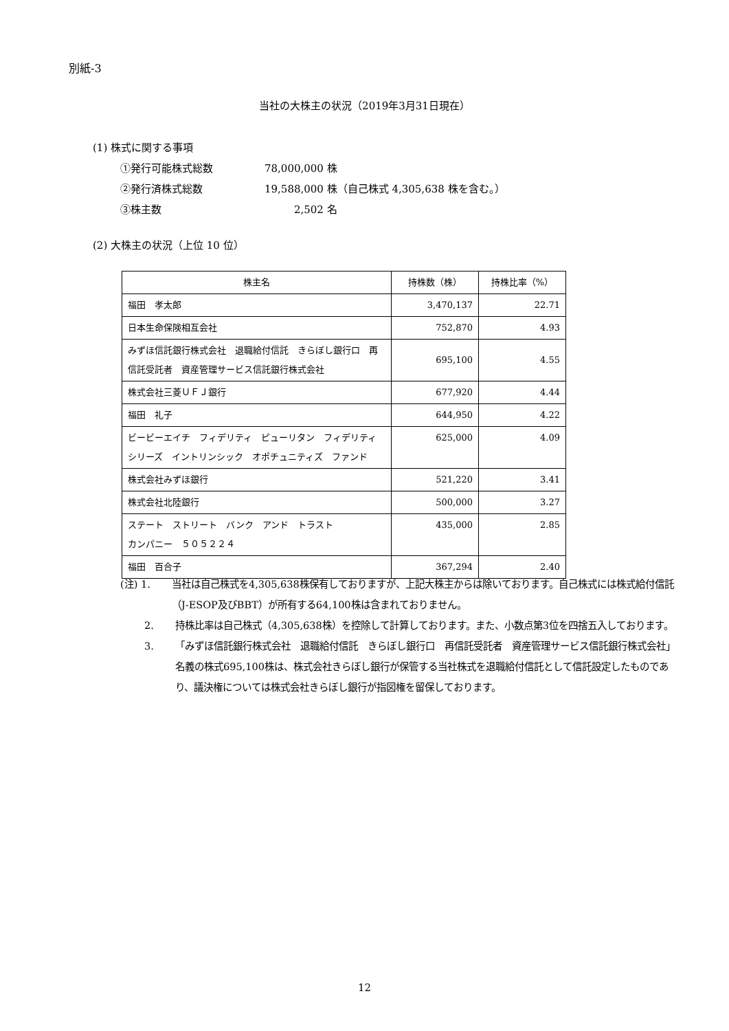別紙-3
当社の大株主の状況（2019年3月31日現在）
(1) 株式に関する事項
①発行可能株式総数 78,000,000 株
②発行済株式総数 19,588,000 株（自己株式 4,305,638 株を含む。）
③株主数 2,502 名
(2) 大株主の状況（上位 10 位）
| 株主名 | 持株数（株） | 持株比率（%） |
| --- | --- | --- |
| 福田 孝太郎 | 3,470,137 | 22.71 |
| 日本生命保険相互会社 | 752,870 | 4.93 |
| みずほ信託銀行株式会社 退職給付信託 きらぼし銀行口 再信託受託者 資産管理サービス信託銀行株式会社 | 695,100 | 4.55 |
| 株式会社三菱ＵＦＪ銀行 | 677,920 | 4.44 |
| 福田 礼子 | 644,950 | 4.22 |
| ビービーエイチ フィデリティ ピューリタン フィデリティ シリーズ イントリンシック オポチュニティズ ファンド | 625,000 | 4.09 |
| 株式会社みずほ銀行 | 521,220 | 3.41 |
| 株式会社北陸銀行 | 500,000 | 3.27 |
| ステート ストリート バンク アンド トラスト カンパニー ５０５２２４ | 435,000 | 2.85 |
| 福田 百合子 | 367,294 | 2.40 |
(注) 1. 当社は自己株式を4,305,638株保有しておりますが、上記大株主からは除いております。自己株式には株式給付信託（J-ESOP及びBBT）が所有する64,100株は含まれておりません。
2. 持株比率は自己株式（4,305,638株）を控除して計算しております。また、小数点第3位を四捨五入しております。
3. 「みずほ信託銀行株式会社　退職給付信託　きらぼし銀行口　再信託受託者　資産管理サービス信託銀行株式会社」名義の株式695,100株は、株式会社きらぼし銀行が保管する当社株式を退職給付信託として信託設定したものであり、議決権については株式会社きらぼし銀行が指図権を留保しております。
12